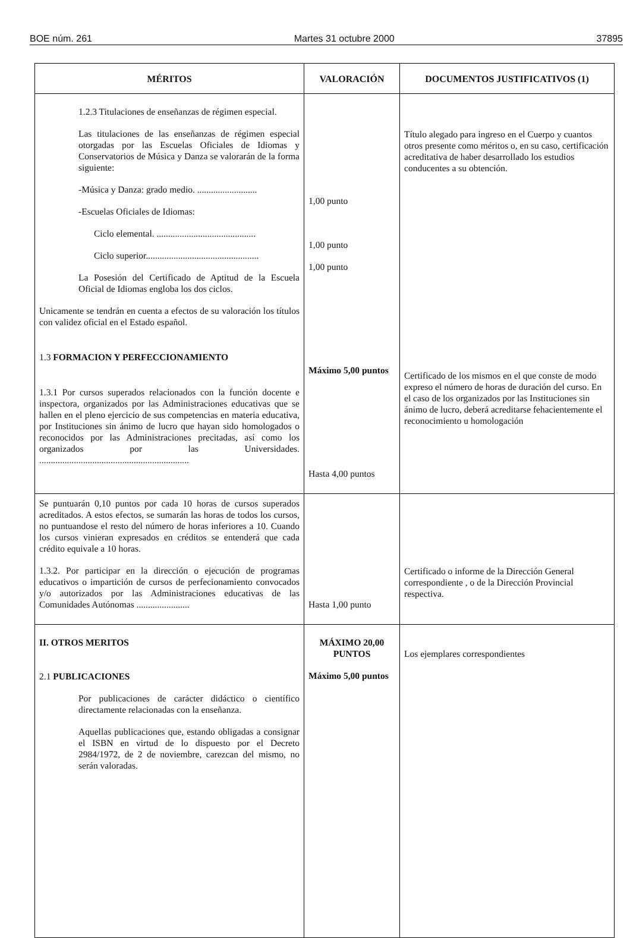BOE núm. 261 Martes 31 octubre 2000 37895
| MÉRITOS | VALORACIÓN | DOCUMENTOS JUSTIFICATIVOS (1) |
| --- | --- | --- |
| 1.2.3 Titulaciones de enseñanzas de régimen especial. Las titulaciones de las enseñanzas de régimen especial otorgadas por las Escuelas Oficiales de Idiomas y Conservatorios de Música y Danza se valorarán de la forma siguiente: -Música y Danza: grado medio. .......................... -Escuelas Oficiales de Idiomas: Ciclo elemental. ........................................... Ciclo superior................................................. La Posesión del Certificado de Aptitud de la Escuela Oficial de Idiomas engloba los dos ciclos. Unicamente se tendrán en cuenta a efectos de su valoración los títulos con validez oficial en el Estado español. 1.3 FORMACION Y PERFECCIONAMIENTO 1.3.1 Por cursos superados relacionados con la función docente e inspectora, organizados por las Administraciones educativas que se hallen en el pleno ejercicio de sus competencias en materia educativa, por Instituciones sin ánimo de lucro que hayan sido homologados o reconocidos por las Administraciones precitadas, así como los organizados por las Universidades. ................................................................. | 1,00 punto 1,00 punto 1,00 punto Máximo 5,00 puntos Hasta 4,00 puntos | Título alegado para ingreso en el Cuerpo y cuantos otros presente como méritos o, en su caso, certificación acreditativa de haber desarrollado los estudios conducentes a su obtención. Certificado de los mismos en el que conste de modo expreso el número de horas de duración del curso. En el caso de los organizados por las Instituciones sin ánimo de lucro, deberá acreditarse fehacientemente el reconocimiento u homologación |
| Se puntuarán 0,10 puntos por cada 10 horas de cursos superados acreditados. A estos efectos, se sumarán las horas de todos los cursos, no puntuandose el resto del número de horas inferiores a 10. Cuando los cursos vinieran expresados en créditos se entenderá que cada crédito equivale a 10 horas. 1.3.2. Por participar en la dirección o ejecución de programas educativos o impartición de cursos de perfecionamiento convocados y/o autorizados por las Administraciones educativas de las Comunidades Autónomas ....................... | Hasta 1,00 punto | Certificado o informe de la Dirección General correspondiente , o de la Dirección Provincial respectiva. |
| II. OTROS MERITOS 2.1 PUBLICACIONES Por publicaciones de carácter didáctico o científico directamente relacionadas con la enseñanza. Aquellas publicaciones que, estando obligadas a consignar el ISBN en virtud de lo dispuesto por el Decreto 2984/1972, de 2 de noviembre, carezcan del mismo, no serán valoradas. | MÁXIMO 20,00 PUNTOS Máximo 5,00 puntos | Los ejemplares correspondientes |